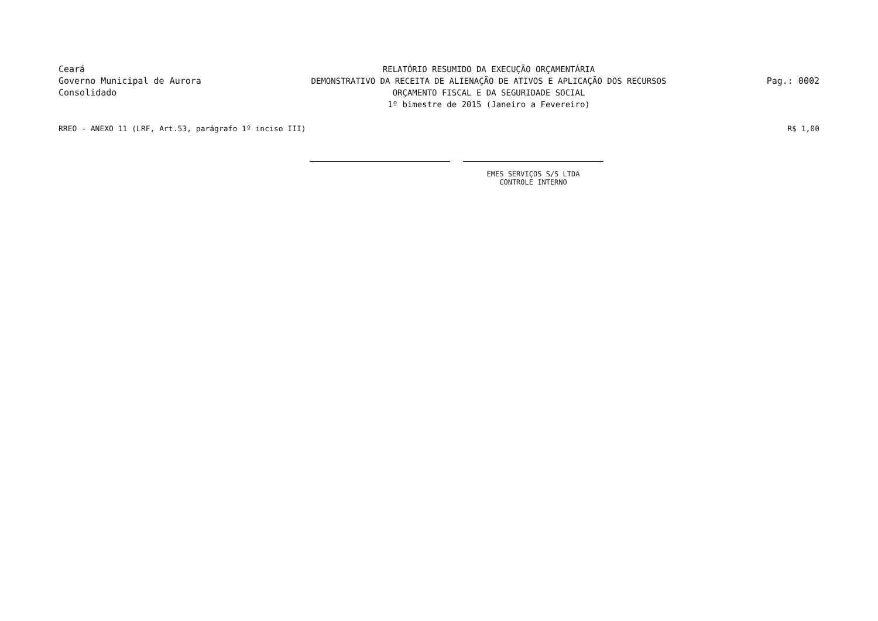Ceará
Governo Municipal de Aurora
Consolidado
RELATÓRIO RESUMIDO DA EXECUÇÃO ORÇAMENTÁRIA
DEMONSTRATIVO DA RECEITA DE ALIENAÇÃO DE ATIVOS E APLICAÇÃO DOS RECURSOS
ORÇAMENTO FISCAL E DA SEGURIDADE SOCIAL
1º bimestre de 2015 (Janeiro a Fevereiro)
Pag.: 0002
RREO - ANEXO 11 (LRF, Art.53, parágrafo 1º inciso III) R$ 1,00
EMES SERVIÇOS S/S LTDA
CONTROLE INTERNO